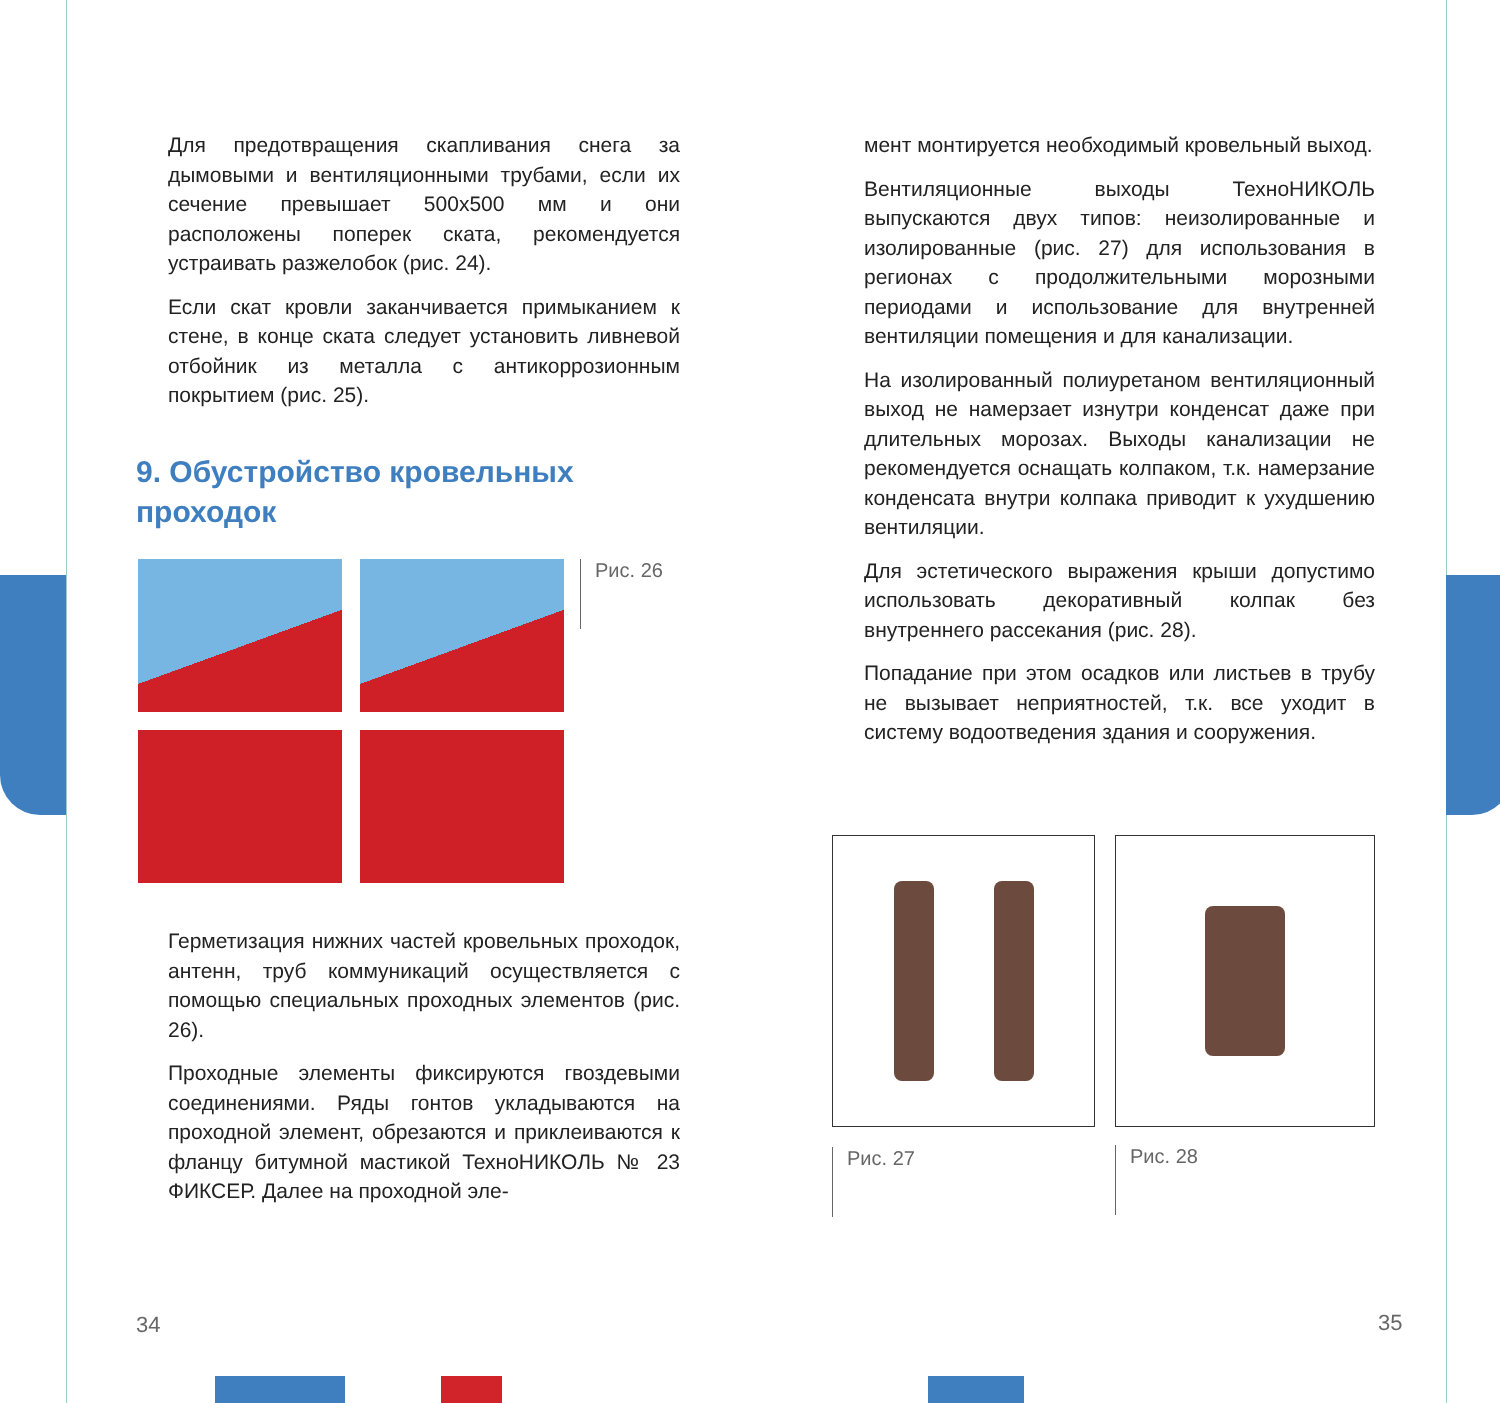Для предотвращения скапливания снега за дымовыми и вентиляционными трубами, если их сечение превышает 500x500 мм и они расположены поперек ската, рекомендуется устраивать разжелобок (рис. 24).
Если скат кровли заканчивается примыканием к стене, в конце ската следует установить ливневой отбойник из металла с антикоррозионным покрытием (рис. 25).
9. Обустройство кровельных проходок
Рис. 26
Герметизация нижних частей кровельных проходок, антенн, труб коммуникаций осуществляется с помощью специальных проходных элементов (рис. 26).
Проходные элементы фиксируются гвоздевыми соединениями. Ряды гонтов укладываются на проходной элемент, обрезаются и приклеиваются к фланцу битумной мастикой ТехноНИКОЛЬ № 23 ФИКСЕР. Далее на проходной эле-
34
мент монтируется необходимый кровельный выход.
Вентиляционные выходы ТехноНИКОЛЬ выпускаются двух типов: неизолированные и изолированные (рис. 27) для использования в регионах с продолжительными морозными периодами и использование для внутренней вентиляции помещения и для канализации.
На изолированный полиуретаном вентиляционный выход не намерзает изнутри конденсат даже при длительных морозах. Выходы канализации не рекомендуется оснащать колпаком, т.к. намерзание конденсата внутри колпака приводит к ухудшению вентиляции.
Для эстетического выражения крыши допустимо использовать декоративный колпак без внутреннего рассекания (рис. 28).
Попадание при этом осадков или листьев в трубу не вызывает неприятностей, т.к. все уходит в систему водоотведения здания и сооружения.
Рис. 27
Рис. 28
35